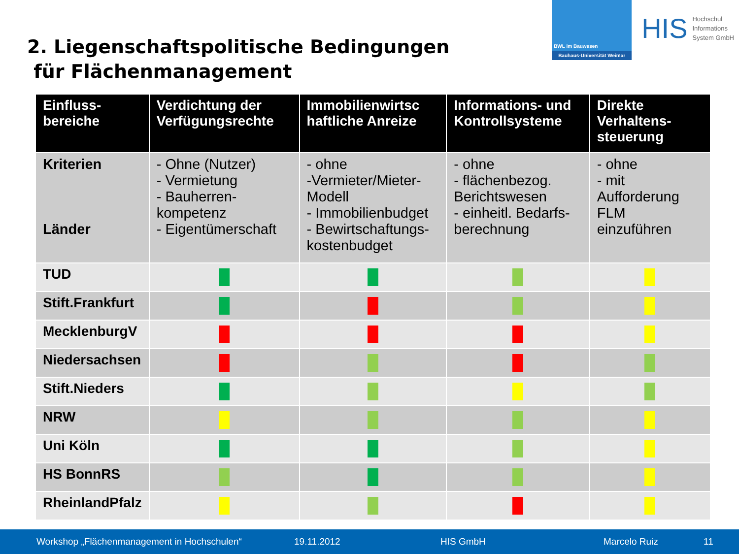2. Liegenschaftspolitische Bedingungen
für Flächenmanagement
BWL im Bauwesen
Bauhaus-Universität Weimar
HIS Hochschul
Informations
System GmbH
| Einfluss- bereiche | Verdichtung der Verfügungsrechte | Immobilienwirtsc haftliche Anreize | Informations- und Kontrollsysteme | Direkte Verhaltens- steuerung |
| --- | --- | --- | --- | --- |
| Kriterien Länder | - Ohne (Nutzer) - Vermietung - Bauherren-kompetenz - Eigentümerschaft | - ohne -Vermieter/Mieter-Modell - Immobilienbudget - Bewirtschaftungs-kostenbudget | - ohne - flächenbezog. Berichtswesen - einheitl. Bedarfs-berechnung | - ohne - mit Aufforderung FLM einzuführen |
| TUD | | | | |
| Stift.Frankfurt | | | | |
| MecklenburgV | | | | |
| Niedersachsen | | | | |
| Stift.Nieders | | | | |
| NRW | | | | |
| Uni Köln | | | | |
| HS BonnRS | | | | |
| RheinlandPfalz | | | | |
Workshop „Flächenmanagement in Hochschulen“ 19.11.2012 HIS GmbH Marcelo Ruiz 11